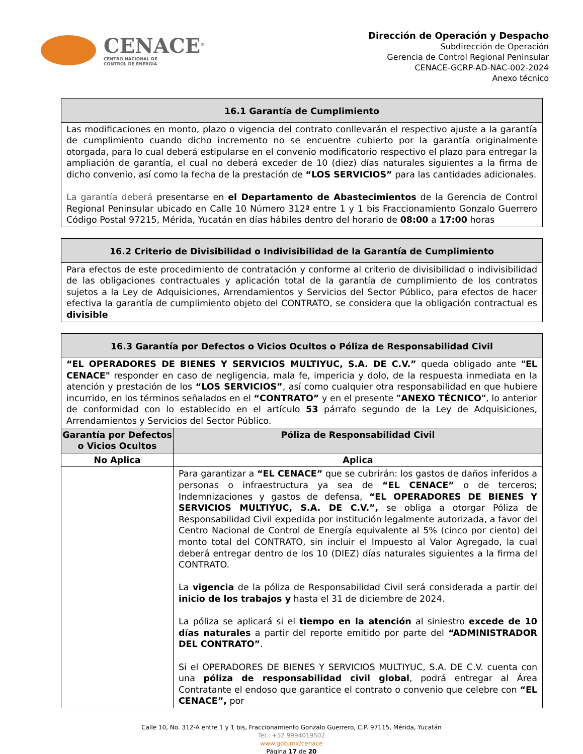CENACE<sup>®</sup>
CENTRO NACIONAL DE
CONTROL DE ENERGÍA
Dirección de Operación y Despacho
Subdirección de Operación
Gerencia de Control Regional Peninsular
CENACE-GCRP-AD-NAC-002-2024
Anexo técnico
| 16.1 Garantía de Cumplimiento |
| --- |
| Las modificaciones en monto, plazo o vigencia del contrato conllevarán el respectivo ajuste a la garantía de cumplimiento cuando dicho incremento no se encuentre cubierto por la garantía originalmente otorgada, para lo cual deberá estipularse en el convenio modificatorio respectivo el plazo para entregar la ampliación de garantía, el cual no deberá exceder de 10 (diez) días naturales siguientes a la firma de dicho convenio, así como la fecha de la prestación de “LOS SERVICIOS” para las cantidades adicionales. La garantía deberá presentarse en el Departamento de Abastecimientos de la Gerencia de Control Regional Peninsular ubicado en Calle 10 Número 312ª entre 1 y 1 bis Fraccionamiento Gonzalo Guerrero Código Postal 97215, Mérida, Yucatán en días hábiles dentro del horario de 08:00 a 17:00 horas |
| 16.2 Criterio de Divisibilidad o Indivisibilidad de la Garantía de Cumplimiento |
| --- |
| Para efectos de este procedimiento de contratación y conforme al criterio de divisibilidad o indivisibilidad de las obligaciones contractuales y aplicación total de la garantía de cumplimiento de los contratos sujetos a la Ley de Adquisiciones, Arrendamientos y Servicios del Sector Público, para efectos de hacer efectiva la garantía de cumplimiento objeto del CONTRATO, se considera que la obligación contractual es divisible |
| 16.3 Garantía por Defectos o Vicios Ocultos o Póliza de Responsabilidad Civil | |
| --- | --- |
| “EL OPERADORES DE BIENES Y SERVICIOS MULTIYUC, S.A. DE C.V.” queda obligado ante "EL CENACE" responder en caso de negligencia, mala fe, impericia y dolo, de la respuesta inmediata en la atención y prestación de los “LOS SERVICIOS” , así como cualquier otra responsabilidad en que hubiere incurrido, en los términos señalados en el “CONTRATO” y en el presente "ANEXO TÉCNICO" , lo anterior de conformidad con lo establecido en el artículo 53 párrafo segundo de la Ley de Adquisiciones, Arrendamientos y Servicios del Sector Público. | |
| Garantía por Defectos o Vicios Ocultos | Póliza de Responsabilidad Civil |
| No Aplica | Aplica |
| | Para garantizar a “EL CENACE” que se cubrirán: los gastos de daños inferidos a personas o infraestructura ya sea de “EL CENACE” o de terceros; Indemnizaciones y gastos de defensa, “EL OPERADORES DE BIENES Y SERVICIOS MULTIYUC, S.A. DE C.V.”, se obliga a otorgar Póliza de Responsabilidad Civil expedida por institución legalmente autorizada, a favor del Centro Nacional de Control de Energía equivalente al 5% (cinco por ciento) del monto total del CONTRATO, sin incluir el Impuesto al Valor Agregado, la cual deberá entregar dentro de los 10 (DIEZ) días naturales siguientes a la firma del CONTRATO. La vigencia de la póliza de Responsabilidad Civil será considerada a partir del inicio de los trabajos y hasta el 31 de diciembre de 2024. La póliza se aplicará si el tiempo en la atención al siniestro excede de 10 días naturales a partir del reporte emitido por parte del “ADMINISTRADOR DEL CONTRATO” . Si el OPERADORES DE BIENES Y SERVICIOS MULTIYUC, S.A. DE C.V. cuenta con una póliza de responsabilidad civil global , podrá entregar al Área Contratante el endoso que garantice el contrato o convenio que celebre con “EL CENACE”, por |
Calle 10, No. 312-A entre 1 y 1 bis, Fraccionamiento Gonzalo Guerrero, C.P. 97115, Mérida, Yucatán
Tel.: +52 9994019502
www.gob.mx/cenace
Página 17 de 20